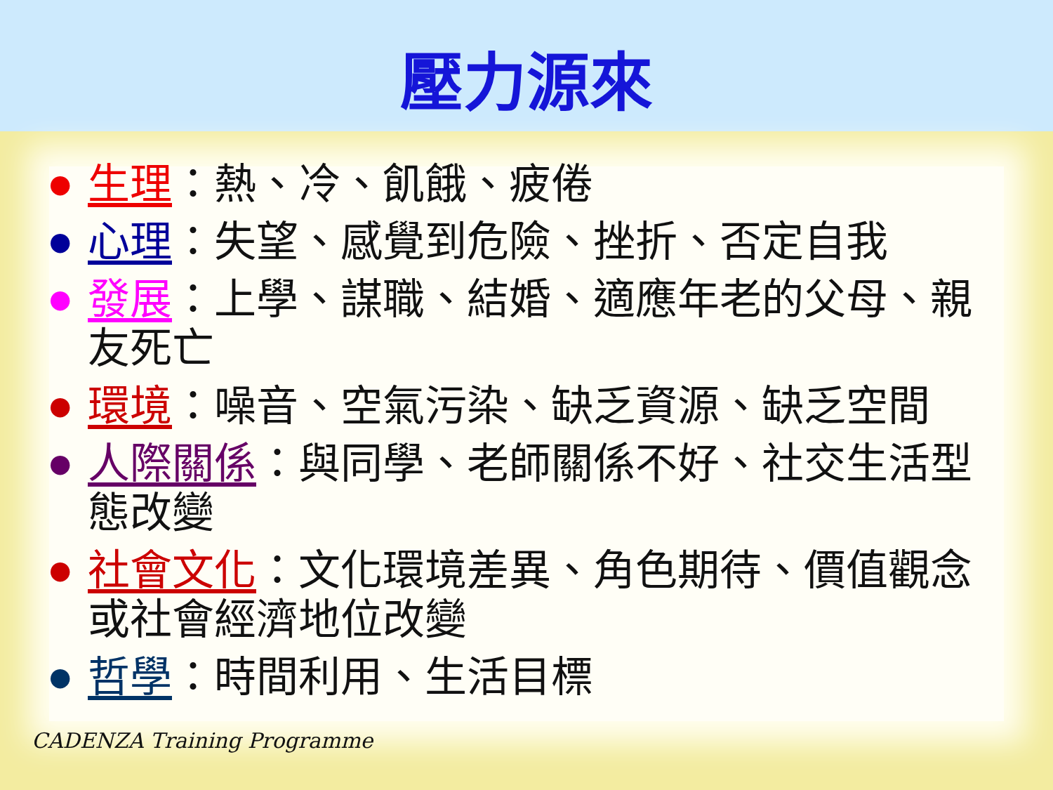壓力源來
● 生理：熱、冷、飢餓、疲倦
● 心理：失望、感覺到危險、挫折、否定自我
● 發展：上學、謀職、結婚、適應年老的父母、親友死亡
● 環境：噪音、空氣污染、缺乏資源、缺乏空間
● 人際關係：與同學、老師關係不好、社交生活型態改變
● 社會文化：文化環境差異、角色期待、價值觀念或社會經濟地位改變
● 哲學：時間利用、生活目標
CADENZA Training Programme